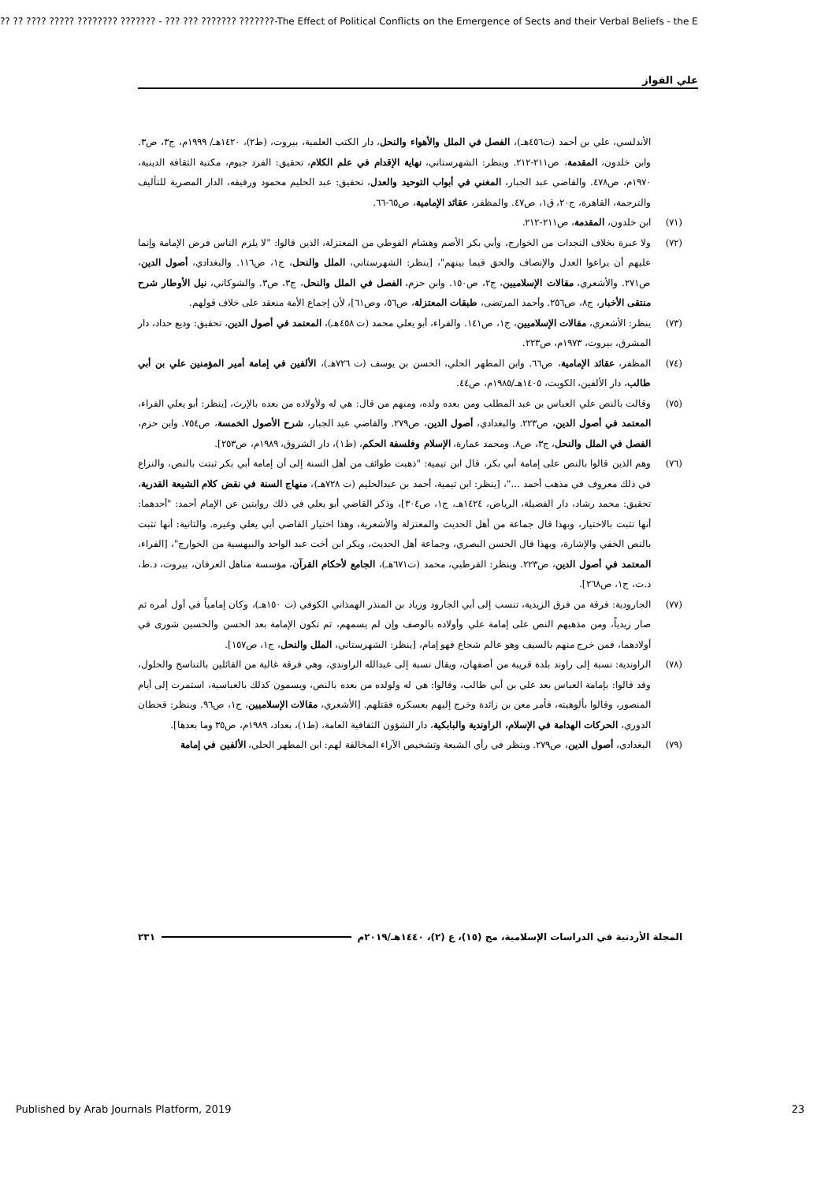?? ?? ???? ????? ???????? ??????? - ??? ??? ??????? ???????-The Effect of Political Conflicts on the Emergence of Sects and their Verbal Beliefs - the E
علي الفواز
الأندلسي، علي بن أحمد (ت٤٥٦هـ)، الفصل في الملل والأهواء والنحل، دار الكتب العلمية، بيروت، (ط٢)، ١٤٢٠هـ/ ١٩٩٩م، ج٣، ص٣. وابن خلدون، المقدمة، ص٢١١-٢١٢. وينظر: الشهرستاني، نهاية الإقدام في علم الكلام، تحقيق: الفرد جيوم، مكتبة الثقافة الدينية، ١٩٧٠م، ص٤٧٨. والقاضي عبد الجبار، المغني في أبواب التوحيد والعدل، تحقيق: عبد الحليم محمود ورفيقه، الدار المصرية للتأليف والترجمة، القاهرة، ج٢٠، ق١، ص٤٧. والمظفر، عقائد الإمامية، ص٦٥-٦٦.
(٧١) ابن خلدون، المقدمة، ص٢١١-٢١٢.
(٧٢) ولا عبرة بخلاف النجدات من الخوارج، وأبي بكر الأصم وهشام الفوطي من المعتزلة، الذين قالوا: "لا يلزم الناس فرض الإمامة وإنما عليهم أن يراعوا العدل والإنصاف والحق فيما بينهم"، [ينظر: الشهرستاني، الملل والنحل، ج١، ص١١٦. والبغدادي، أصول الدين، ص٢٧١. والأشعري، مقالات الإسلاميين، ج٢، ص١٥٠. وابن حزم، الفصل في الملل والنحل، ج٣، ص٣. والشوكاني، نيل الأوطار شرح منتقى الأخبار، ج٨، ص٢٥٦. وأحمد المرتضى، طبقات المعتزلة، ص٥٦، وص٦١]، لأن إجماع الأمة منعقد على خلاف قولهم.
(٧٣) ينظر: الأشعري، مقالات الإسلاميين، ج١، ص١٤١. والفراء، أبو يعلي محمد (ت ٤٥٨هـ)، المعتمد في أصول الدين، تحقيق: وديع حداد، دار المشرق، بيروت، ١٩٧٣م، ص٢٢٣.
(٧٤) المظفر، عقائد الإمامية، ص٦٦. وابن المطهر الحلي، الحسن بن يوسف (ت ٧٢٦هـ)، الألفين في إمامة أمير المؤمنين علي بن أبي طالب، دار الألفين، الكويت، ١٤٠٥هـ/١٩٨٥م، ص٤٤.
(٧٥) وقالت بالنص علي العباس بن عبد المطلب ومن بعده ولده، ومنهم من قال: هي له ولأولاده من بعده بالإرث، [ينظر: أبو يعلي الفراء، المعتمد في أصول الدين، ص٢٢٣. والبغدادي، أصول الدين، ص٢٧٩. والقاضي عبد الجبار، شرح الأصول الخمسة، ص٧٥٤. وابن حزم، الفصل في الملل والنحل، ج٣، ص٨. ومحمد عمارة، الإسلام وفلسفة الحكم، (ط١)، دار الشروق، ١٩٨٩م، ص٢٥٣].
(٧٦) وهم الذين قالوا بالنص على إمامة أبي بكر، قال ابن تيمية: "ذهبت طوائف من أهل السنة إلى أن إمامة أبي بكر ثبتت بالنص، والنزاع في ذلك معروف في مذهب أحمد ..."، [ينظر: ابن تيمية، أحمد بن عبدالحليم (ت ٧٢٨هـ)، منهاج السنة في نقض كلام الشيعة القدرية، تحقيق: محمد رشاد، دار الفضيلة، الرياض، ١٤٢٤هـ، ج١، ص٣٠٤]، وذكر القاضي أبو يعلي في ذلك روايتين عن الإمام أحمد: "أحدهما: أنها تثبت بالاختيار، وبهذا قال جماعة من أهل الحديث والمعتزلة والأشعرية، وهذا اختيار القاضي أبي يعلي وغيره. والثانية: أنها تثبت بالنص الخفي والإشارة، وبهذا قال الحسن البصري، وجماعة أهل الحديث، وبكر ابن أخت عبد الواحد والبيهسية من الخوارج"، [الفراء، المعتمد في أصول الدين، ص٢٢٣. وينظر: القرطبي، محمد (ت٦٧١هـ)، الجامع لأحكام القرآن، مؤسسة مناهل العرفان، بيروت، د.ط، د.ت، ج١، ص٢٦٨].
(٧٧) الجارودية: فرقة من فرق الزيدية، تنسب إلى أبي الجارود وزياد بن المنذر الهمذاني الكوفي (ت ١٥٠هـ)، وكان إمامياً في أول أمره ثم صار زيدياً، ومن مذهبهم النص على إمامة علي وأولاده بالوصف وإن لم يسمهم، ثم تكون الإمامة بعد الحسن والحسين شورى في أولادهما، فمن خرج منهم بالسيف وهو عالم شجاع فهو إمام، [ينظر: الشهرستاني، الملل والنحل، ج١، ص١٥٧].
(٧٨) الراوندية: نسبة إلى راوند بلدة قريبة من أصفهان، ويقال نسبة إلى عبدالله الراوندي، وهي فرقة غالية من القائلين بالتناسخ والحلول، وقد قالوا: بإمامة العباس بعد علي بن أبي طالب، وقالوا: هي له ولولده من بعده بالنص، ويسمون كذلك بالعباسية، استمرت إلى أيام المنصور، وقالوا بألوهيته، فأمر معن بن زائدة وخرج إليهم بعسكره فقتلهم. [الأشعري، مقالات الإسلاميين، ج١، ص٩٦. وينظر: قحطان الدوري، الحركات الهدامة في الإسلام، الراوندية والبابكية، دار الشؤون الثقافية العامة، (ط١)، بغداد، ١٩٨٩م، ص٣٥ وما بعدها].
(٧٩) البغدادي، أصول الدين، ص٢٧٩. وينظر في رأي الشيعة وتشخيص الآراء المخالفة لهم: ابن المطهر الحلي، الألفين في إمامة
المجلة الأردنية في الدراسات الإسلامية، مج (١٥)، ع (٢)، ١٤٤٠هـ/٢٠١٩م ٢٣١
Published by Arab Journals Platform, 2019
23